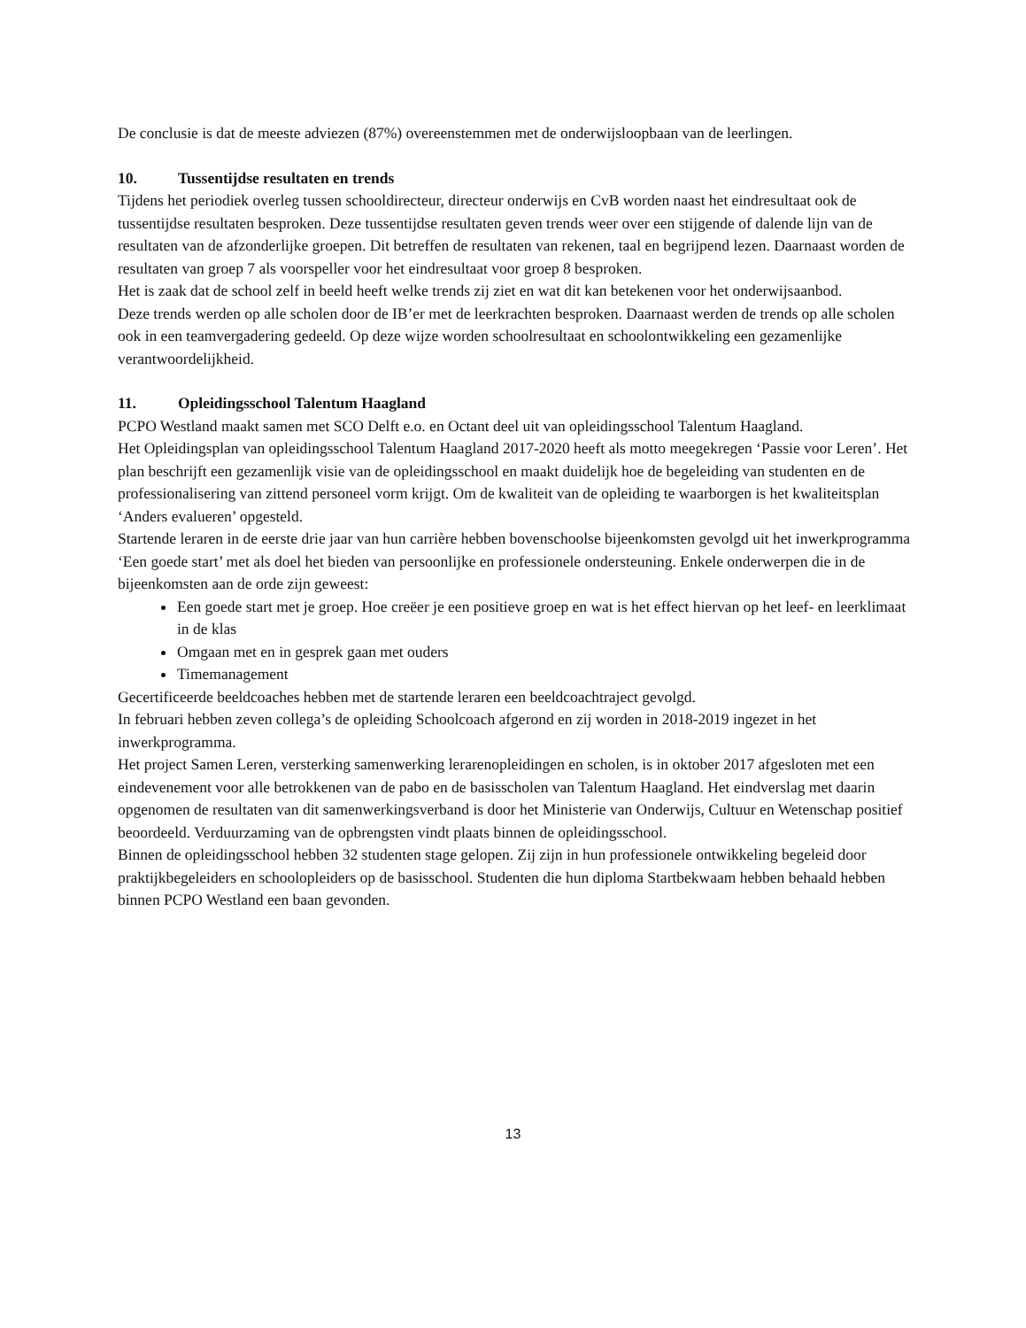De conclusie is dat de meeste adviezen (87%) overeenstemmen met de onderwijsloopbaan van de leerlingen.
10. Tussentijdse resultaten en trends
Tijdens het periodiek overleg tussen schooldirecteur, directeur onderwijs en CvB worden naast het eindresultaat ook de tussentijdse resultaten besproken. Deze tussentijdse resultaten geven trends weer over een stijgende of dalende lijn van de resultaten van de afzonderlijke groepen. Dit betreffen de resultaten van rekenen, taal en begrijpend lezen. Daarnaast worden de resultaten van groep 7 als voorspeller voor het eindresultaat voor groep 8 besproken.
Het is zaak dat de school zelf in beeld heeft welke trends zij ziet en wat dit kan betekenen voor het onderwijsaanbod.
Deze trends werden op alle scholen door de IB’er met de leerkrachten besproken. Daarnaast werden de trends op alle scholen ook in een teamvergadering gedeeld. Op deze wijze worden schoolresultaat en schoolontwikkeling een gezamenlijke verantwoordelijkheid.
11. Opleidingsschool Talentum Haagland
PCPO Westland maakt samen met SCO Delft e.o. en Octant deel uit van opleidingsschool Talentum Haagland.
Het Opleidingsplan van opleidingsschool Talentum Haagland 2017-2020 heeft als motto meegekregen ‘Passie voor Leren’. Het plan beschrijft een gezamenlijk visie van de opleidingsschool en maakt duidelijk hoe de begeleiding van studenten en de professionalisering van zittend personeel vorm krijgt. Om de kwaliteit van de opleiding te waarborgen is het kwaliteitsplan ‘Anders evalueren’ opgesteld.
Startende leraren in de eerste drie jaar van hun carrière hebben bovenschoolse bijeenkomsten gevolgd uit het inwerkprogramma ‘Een goede start’ met als doel het bieden van persoonlijke en professionele ondersteuning. Enkele onderwerpen die in de bijeenkomsten aan de orde zijn geweest:
Een goede start met je groep. Hoe creëer je een positieve groep en wat is het effect hiervan op het leef- en leerklimaat in de klas
Omgaan met en in gesprek gaan met ouders
Timemanagement
Gecertificeerde beeldcoaches hebben met de startende leraren een beeldcoachtraject gevolgd.
In februari hebben zeven collega’s de opleiding Schoolcoach afgerond en zij worden in 2018-2019 ingezet in het inwerkprogramma.
Het project Samen Leren, versterking samenwerking lerarenopleidingen en scholen, is in oktober 2017 afgesloten met een eindevenement voor alle betrokkenen van de pabo en de basisscholen van Talentum Haagland. Het eindverslag met daarin opgenomen de resultaten van dit samenwerkingsverband is door het Ministerie van Onderwijs, Cultuur en Wetenschap positief beoordeeld. Verduurzaming van de opbrengsten vindt plaats binnen de opleidingsschool.
Binnen de opleidingsschool hebben 32 studenten stage gelopen. Zij zijn in hun professionele ontwikkeling begeleid door praktijkbegeleiders en schoolopleiders op de basisschool. Studenten die hun diploma Startbekwaam hebben behaald hebben binnen PCPO Westland een baan gevonden.
13